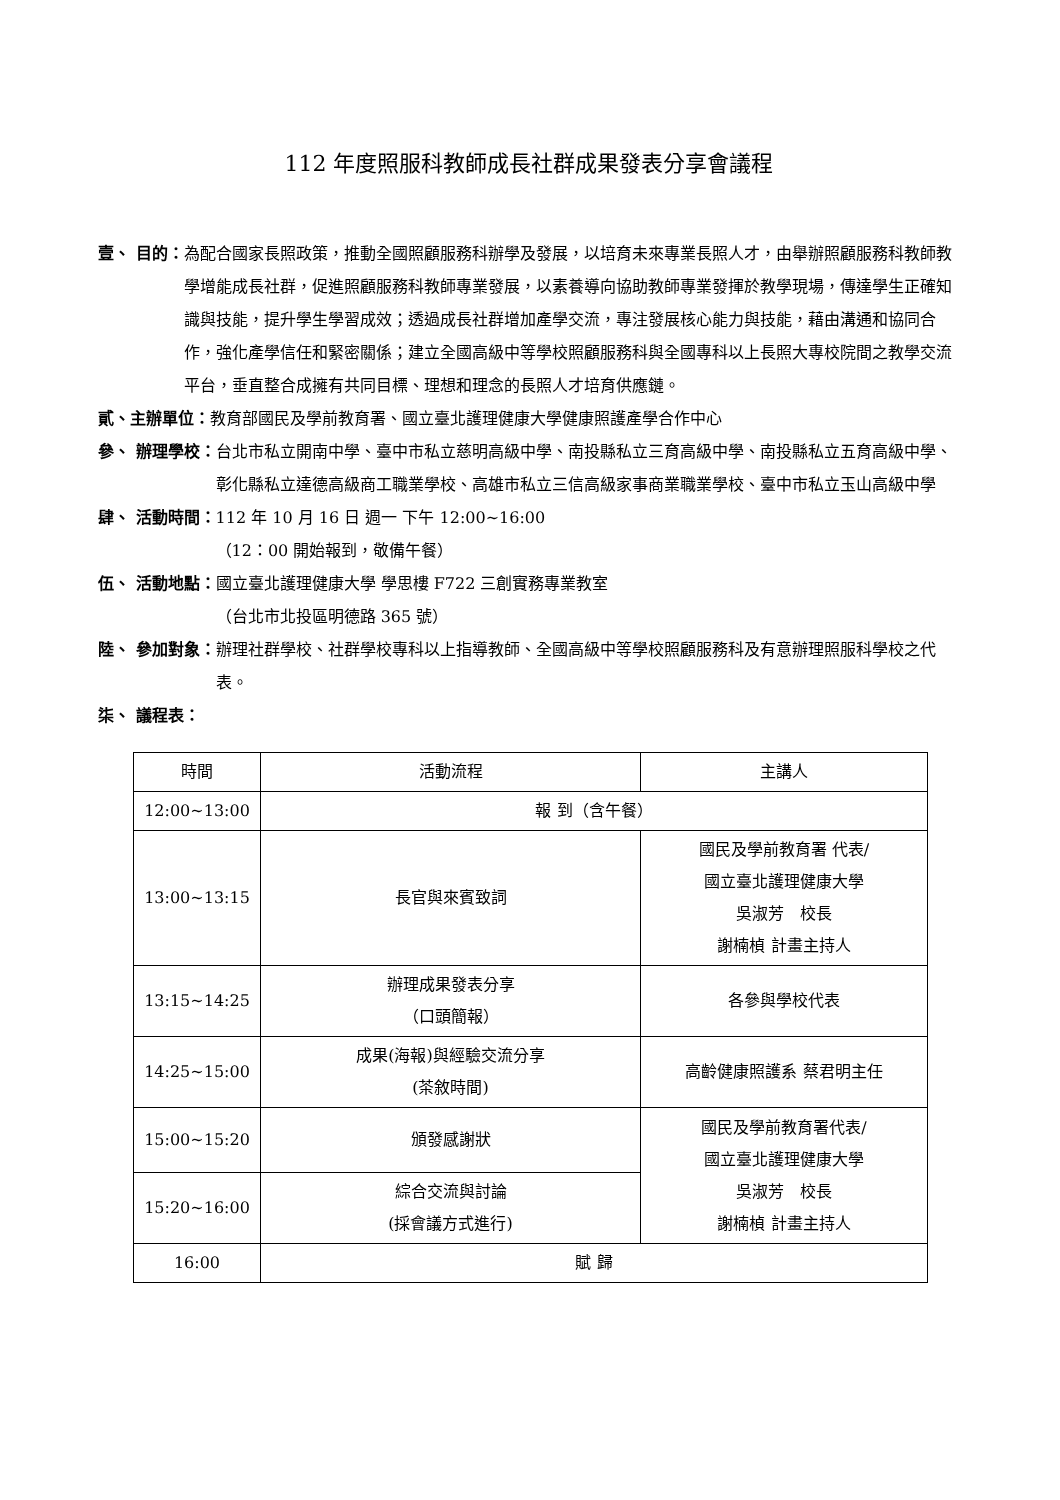112 年度照服科教師成長社群成果發表分享會議程
壹、 目的： 為配合國家長照政策，推動全國照顧服務科辦學及發展，以培育未來專業長照人才，由舉辦照顧服務科教師教學增能成長社群，促進照顧服務科教師專業發展，以素養導向協助教師專業發揮於教學現場，傳達學生正確知識與技能，提升學生學習成效；透過成長社群增加產學交流，專注發展核心能力與技能，藉由溝通和協同合作，強化產學信任和緊密關係；建立全國高級中等學校照顧服務科與全國專科以上長照大專校院間之教學交流平台，垂直整合成擁有共同目標、理想和理念的長照人才培育供應鏈。
貳、主辦單位： 教育部國民及學前教育署、國立臺北護理健康大學健康照護產學合作中心
參、 辦理學校： 台北市私立開南中學、臺中市私立慈明高級中學、南投縣私立三育高級中學、南投縣私立五育高級中學、彰化縣私立達德高級商工職業學校、高雄市私立三信高級家事商業職業學校、臺中市私立玉山高級中學
肆、 活動時間： 112 年 10 月 16 日 週一 下午 12:00~16:00
（12：00 開始報到，敬備午餐）
伍、 活動地點： 國立臺北護理健康大學 學思樓 F722 三創實務專業教室
（台北市北投區明德路 365 號）
陸、 參加對象： 辦理社群學校、社群學校專科以上指導教師、全國高級中等學校照顧服務科及有意辦理照服科學校之代表。
柒、 議程表：
| 時間 | 活動流程 | 主講人 |
| --- | --- | --- |
| 12:00~13:00 | 報 到（含午餐） | |
| 13:00~13:15 | 長官與來賓致詞 | 國民及學前教育署 代表/ 國立臺北護理健康大學 吳淑芳 校長 謝楠楨 計畫主持人 |
| 13:15~14:25 | 辦理成果發表分享 （口頭簡報） | 各參與學校代表 |
| 14:25~15:00 | 成果(海報)與經驗交流分享 (茶敘時間) | 高齡健康照護系 蔡君明主任 |
| 15:00~15:20 | 頒發感謝狀 | 國民及學前教育署代表/ 國立臺北護理健康大學 吳淑芳 校長 謝楠楨 計畫主持人 |
| 15:20~16:00 | 綜合交流與討論 (採會議方式進行) | |
| 16:00 | 賦 歸 | |